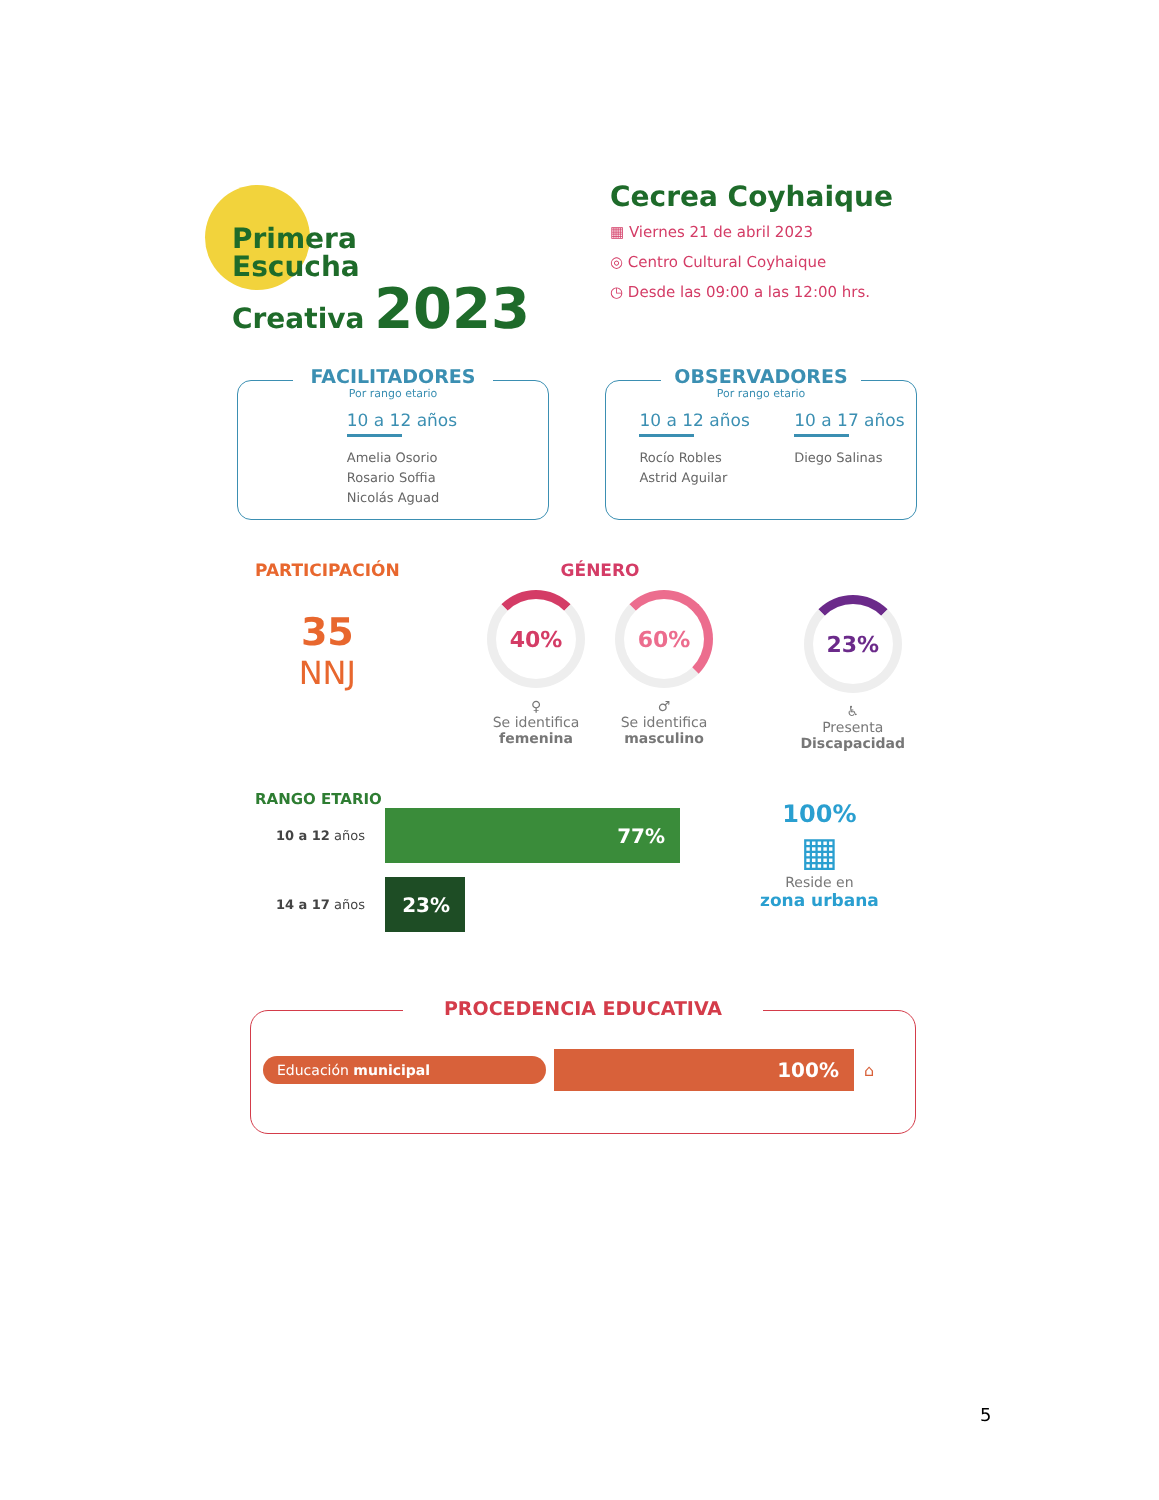Primera
Escucha
Creativa 2023
Cecrea Coyhaique
▦ Viernes 21 de abril 2023
◎ Centro Cultural Coyhaique
◷ Desde las 09:00 a las 12:00 hrs.
FACILITADORES
Por rango etario
10 a 12 años
Amelia Osorio
Rosario Soffia
Nicolás Aguad
OBSERVADORES
Por rango etario
10 a 12 años
Rocío Robles
Astrid Aguilar
10 a 17 años
Diego Salinas
PARTICIPACIÓN
35
NNJ
GÉNERO
40%
♀
Se identifica
femenina
60%
♂
Se identifica
masculino
23%
♿
Presenta
Discapacidad
RANGO ETARIO
10 a 12 años
77%
14 a 17 años
23%
100%
▦
Reside en
zona urbana
PROCEDENCIA EDUCATIVA
Educación municipal
100%
⌂
5